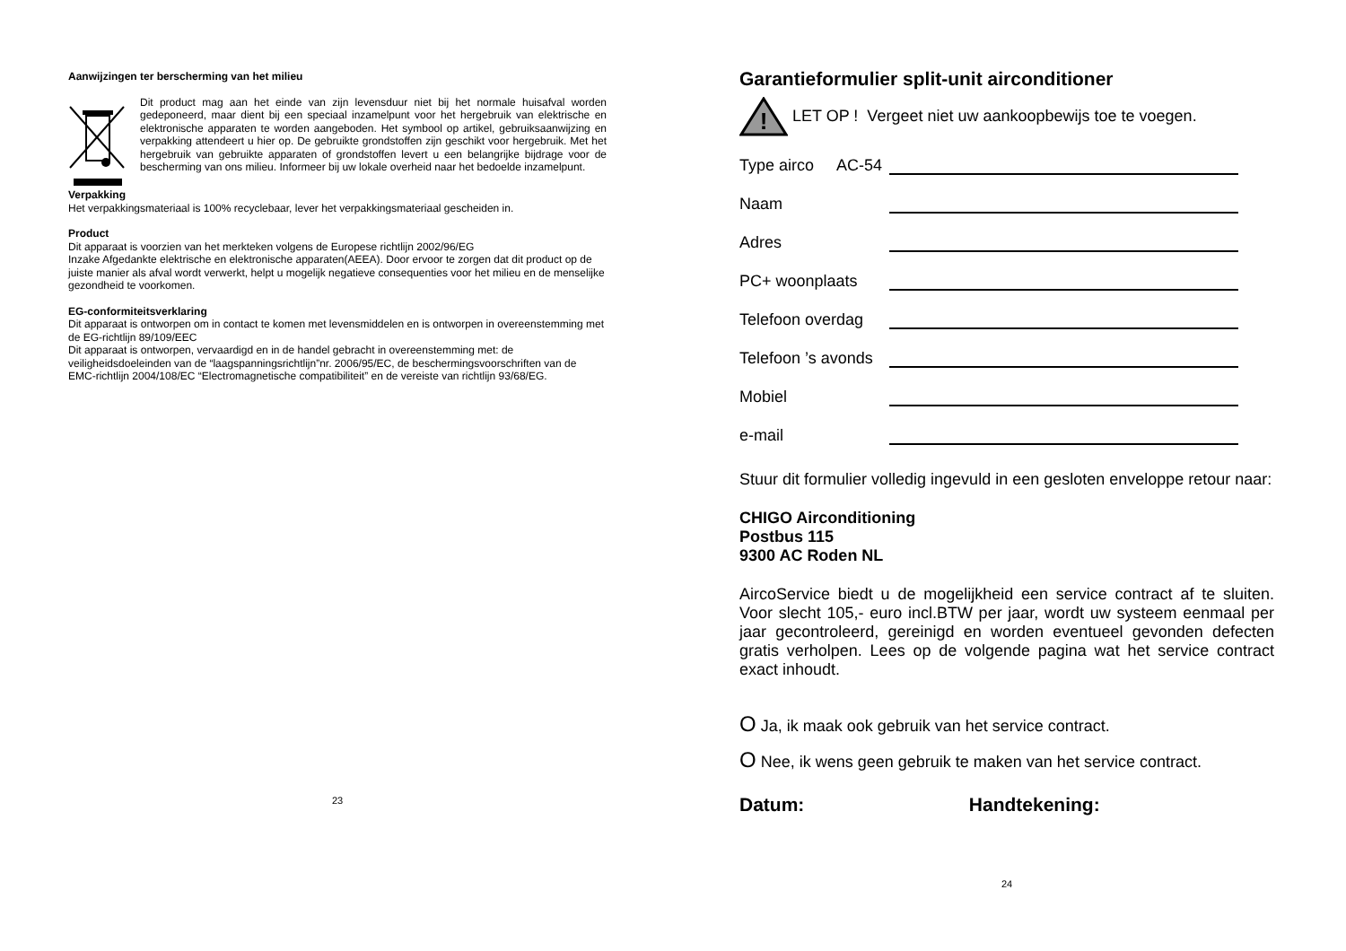Aanwijzingen ter berscherming van het milieu
Dit product mag aan het einde van zijn levensduur niet bij het normale huisafval worden gedeponeerd, maar dient bij een speciaal inzamelpunt voor het hergebruik van elektrische en elektronische apparaten te worden aangeboden. Het symbool op artikel, gebruiksaanwijzing en verpakking attendeert u hier op. De gebruikte grondstoffen zijn geschikt voor hergebruik. Met het hergebruik van gebruikte apparaten of grondstoffen levert u een belangrijke bijdrage voor de bescherming van ons milieu. Informeer bij uw lokale overheid naar het bedoelde inzamelpunt.
Verpakking
Het verpakkingsmateriaal is 100% recyclebaar, lever het verpakkingsmateriaal gescheiden in.
Product
Dit apparaat is voorzien van het merkteken volgens de Europese richtlijn 2002/96/EG
Inzake Afgedankte elektrische en elektronische apparaten(AEEA). Door ervoor te zorgen dat dit product op de juiste manier als afval wordt verwerkt, helpt u mogelijk negatieve consequenties voor het milieu en de menselijke gezondheid te voorkomen.
EG-conformiteitsverklaring
Dit apparaat is ontworpen om in contact te komen met levensmiddelen en is ontworpen in overeenstemming met de EG-richtlijn 89/109/EEC
Dit apparaat is ontworpen, vervaardigd en in de handel gebracht in overeenstemming met: de veiligheidsdoeleinden van de “laagspanningsrichtlijn”nr. 2006/95/EC, de beschermingsvoorschriften van de EMC-richtlijn 2004/108/EC “Electromagnetische compatibiliteit” en de vereiste van richtlijn 93/68/EG.
23
Garantieformulier split-unit airconditioner
!
LET OP ! Vergeet niet uw aankoopbewijs toe te voegen.
Type airco AC-54
Naam
Adres
PC+ woonplaats
Telefoon overdag
Telefoon ’s avonds
Mobiel
e-mail
Stuur dit formulier volledig ingevuld in een gesloten enveloppe retour naar:
CHIGO Airconditioning
Postbus 115
9300 AC Roden NL
AircoService biedt u de mogelijkheid een service contract af te sluiten. Voor slecht 105,- euro incl.BTW per jaar, wordt uw systeem eenmaal per jaar gecontroleerd, gereinigd en worden eventueel gevonden defecten gratis verholpen. Lees op de volgende pagina wat het service contract exact inhoudt.
O Ja, ik maak ook gebruik van het service contract.
O Nee, ik wens geen gebruik te maken van het service contract.
Datum: Handtekening:
24